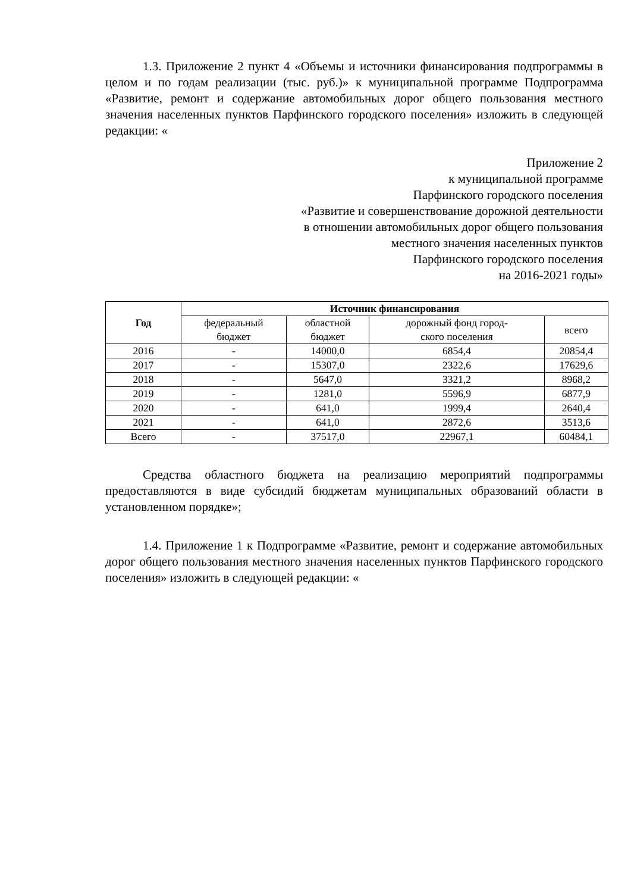1.3. Приложение 2 пункт 4 «Объемы и источники финансирования подпрограммы в целом и по годам реализации (тыс. руб.)» к муниципальной программе Подпрограмма «Развитие, ремонт и содержание автомобильных дорог общего пользования местного значения населенных пунктов Парфинского городского поселения» изложить в следующей редакции: «
Приложение 2
к муниципальной программе
Парфинского городского поселения
«Развитие и совершенствование дорожной деятельности
в отношении автомобильных дорог общего пользования
местного значения населенных пунктов
Парфинского городского поселения
на 2016-2021 годы»
| Год | Источник финансирования | | | |
| --- | --- | --- | --- | --- |
| | федеральный бюджет | областной бюджет | дорожный фонд город- ского поселения | всего |
| 2016 | - | 14000,0 | 6854,4 | 20854,4 |
| 2017 | - | 15307,0 | 2322,6 | 17629,6 |
| 2018 | - | 5647,0 | 3321,2 | 8968,2 |
| 2019 | - | 1281,0 | 5596,9 | 6877,9 |
| 2020 | - | 641,0 | 1999,4 | 2640,4 |
| 2021 | - | 641,0 | 2872,6 | 3513,6 |
| Всего | - | 37517,0 | 22967,1 | 60484,1 |
Средства областного бюджета на реализацию мероприятий подпрограммы предоставляются в виде субсидий бюджетам муниципальных образований области в установленном порядке»;
1.4. Приложение 1 к Подпрограмме «Развитие, ремонт и содержание автомобильных дорог общего пользования местного значения населенных пунктов Парфинского городского поселения» изложить в следующей редакции: «